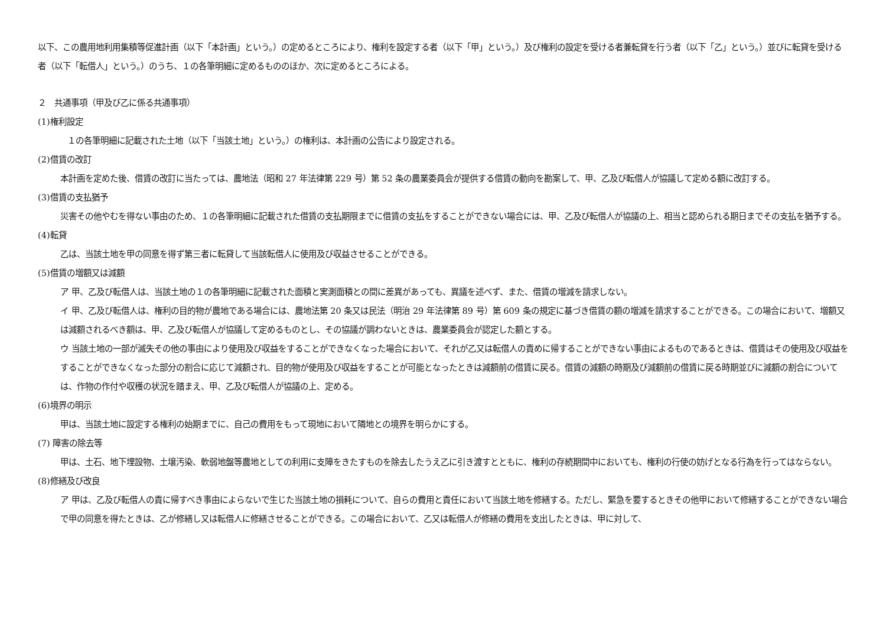以下、この農用地利用集積等促進計画（以下「本計画」という。）の定めるところにより、権利を設定する者（以下「甲」という。）及び権利の設定を受ける者兼転貸を行う者（以下「乙」という。）並びに転貸を受ける者（以下「転借人」という。）のうち、１の各筆明細に定めるもののほか、次に定めるところによる。
２　共通事項（甲及び乙に係る共通事項）
(1)権利設定
１の各筆明細に記載された土地（以下「当該土地」という。）の権利は、本計画の公告により設定される。
(2)借賃の改訂
本計画を定めた後、借賃の改訂に当たっては、農地法（昭和 27 年法律第 229 号）第 52 条の農業委員会が提供する借賃の動向を勘案して、甲、乙及び転借人が協議して定める額に改訂する。
(3)借賃の支払猶予
災害その他やむを得ない事由のため、１の各筆明細に記載された借賃の支払期限までに借賃の支払をすることができない場合には、甲、乙及び転借人が協議の上、相当と認められる期日までその支払を猶予する。
(4)転貸
乙は、当該土地を甲の同意を得ず第三者に転貸して当該転借人に使用及び収益させることができる。
(5)借賃の増額又は減額
ア 甲、乙及び転借人は、当該土地の１の各筆明細に記載された面積と実測面積との間に差異があっても、異議を述べず、また、借賃の増減を請求しない。
イ 甲、乙及び転借人は、権利の目的物が農地である場合には、農地法第 20 条又は民法（明治 29 年法律第 89 号）第 609 条の規定に基づき借賃の額の増減を請求することができる。この場合において、増額又は減額されるべき額は、甲、乙及び転借人が協議して定めるものとし、その協議が調わないときは、農業委員会が認定した額とする。
ウ 当該土地の一部が滅失その他の事由により使用及び収益をすることができなくなった場合において、それが乙又は転借人の責めに帰することができない事由によるものであるときは、借賃はその使用及び収益をすることができなくなった部分の割合に応じて減額され、目的物が使用及び収益をすることが可能となったときは減額前の借賃に戻る。借賃の減額の時期及び減額前の借賃に戻る時期並びに減額の割合については、作物の作付や収穫の状況を踏まえ、甲、乙及び転借人が協議の上、定める。
(6)境界の明示
甲は、当該土地に設定する権利の始期までに、自己の費用をもって現地において隣地との境界を明らかにする。
(7) 障害の除去等
甲は、土石、地下埋設物、土壌汚染、軟弱地盤等農地としての利用に支障をきたすものを除去したうえ乙に引き渡すとともに、権利の存続期間中においても、権利の行使の妨げとなる行為を行ってはならない。
(8)修繕及び改良
ア 甲は、乙及び転借人の責に帰すべき事由によらないで生じた当該土地の損耗について、自らの費用と責任において当該土地を修繕する。ただし、緊急を要するときその他甲において修繕することができない場合で甲の同意を得たときは、乙が修繕し又は転借人に修繕させることができる。この場合において、乙又は転借人が修繕の費用を支出したときは、甲に対して、